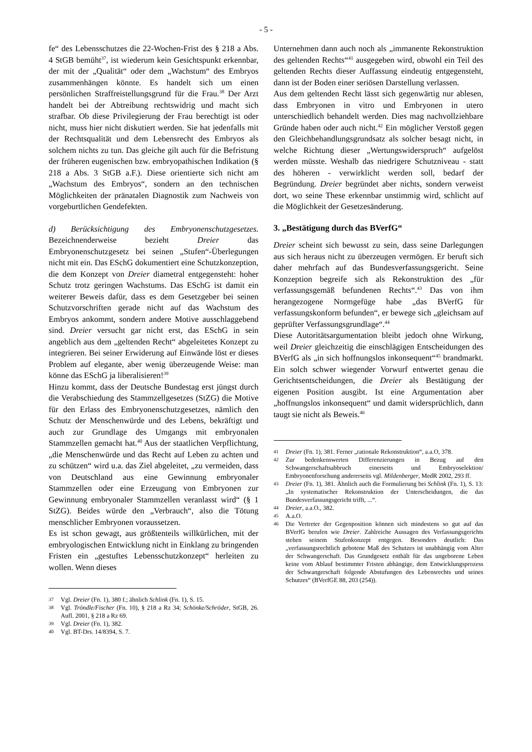- 5 -
fe“ des Lebensschutzes die 22-Wochen-Frist des § 218 a Abs. 4 StGB bemüht<sup>37</sup>, ist wiederum kein Gesichtspunkt erkennbar, der mit der „Qualität“ oder dem „Wachstum“ des Embryos zusammenhängen könnte. Es handelt sich um einen persönlichen Straffreistellungsgrund für die Frau.<sup>38</sup> Der Arzt handelt bei der Abtreibung rechtswidrig und macht sich strafbar. Ob diese Privilegierung der Frau berechtigt ist oder nicht, muss hier nicht diskutiert werden. Sie hat jedenfalls mit der Rechtsqualität und dem Lebensrecht des Embryos als solchem nichts zu tun. Das gleiche gilt auch für die Befristung der früheren eugenischen bzw. embryopathischen Indikation (§ 218 a Abs. 3 StGB a.F.). Diese orientierte sich nicht am „Wachstum des Embryos“, sondern an den technischen Möglichkeiten der pränatalen Diagnostik zum Nachweis von vorgeburtlichen Gendefekten.
d) Berücksichtigung des Embryonenschutzgesetzes. Bezeichnenderweise bezieht Dreier das Embryonenschutzgesetz bei seinen „Stufen“-Überlegungen nicht mit ein. Das ESchG dokumentiert eine Schutzkonzeption, die dem Konzept von Dreier diametral entgegensteht: hoher Schutz trotz geringen Wachstums. Das ESchG ist damit ein weiterer Beweis dafür, dass es dem Gesetzgeber bei seinen Schutzvorschriften gerade nicht auf das Wachstum des Embryos ankommt, sondern andere Motive ausschlaggebend sind. Dreier versucht gar nicht erst, das ESchG in sein angeblich aus dem „geltenden Recht“ abgeleitetes Konzept zu integrieren. Bei seiner Erwiderung auf Einwände löst er dieses Problem auf elegante, aber wenig überzeugende Weise: man könne das ESchG ja liberalisieren!<sup>39</sup>
Hinzu kommt, dass der Deutsche Bundestag erst jüngst durch die Verabschiedung des Stammzellgesetzes (StZG) die Motive für den Erlass des Embryonenschutzgesetzes, nämlich den Schutz der Menschenwürde und des Lebens, bekräftigt und auch zur Grundlage des Umgangs mit embryonalen Stammzellen gemacht hat.<sup>40</sup> Aus der staatlichen Verpflichtung, „die Menschenwürde und das Recht auf Leben zu achten und zu schützen“ wird u.a. das Ziel abgeleitet, „zu vermeiden, dass von Deutschland aus eine Gewinnung embryonaler Stammzellen oder eine Erzeugung von Embryonen zur Gewinnung embryonaler Stammzellen veranlasst wird“ (§ 1 StZG). Beides würde den „Verbrauch“, also die Tötung menschlicher Embryonen voraussetzen.
Es ist schon gewagt, aus größtenteils willkürlichen, mit der embryologischen Entwicklung nicht in Einklang zu bringenden Fristen ein „gestuftes Lebensschutzkonzept“ herleiten zu wollen. Wenn dieses
37 Vgl. Dreier (Fn. 1), 380 f.; ähnlich Schlink (Fn. 1), S. 15.
38 Vgl. Tröndle/Fischer (Fn. 10), § 218 a Rz 34; Schönke/Schröder, StGB, 26. Aufl. 2001, § 218 a Rz 69.
39 Vgl. Dreier (Fn. 1), 382.
40 Vgl. BT-Drs. 14/8394, S. 7.
Unternehmen dann auch noch als „immanente Rekonstruktion des geltenden Rechts“<sup>41</sup> ausgegeben wird, obwohl ein Teil des geltenden Rechts dieser Auffassung eindeutig entgegensteht, dann ist der Boden einer seriösen Darstellung verlassen.
Aus dem geltenden Recht lässt sich gegenwärtig nur ablesen, dass Embryonen in vitro und Embryonen in utero unterschiedlich behandelt werden. Dies mag nachvollziehbare Gründe haben oder auch nicht.<sup>42</sup> Ein möglicher Verstoß gegen den Gleichbehandlungsgrundsatz als solcher besagt nicht, in welche Richtung dieser „Wertungswiderspruch“ aufgelöst werden müsste. Weshalb das niedrigere Schutzniveau - statt des höheren - verwirklicht werden soll, bedarf der Begründung. Dreier begründet aber nichts, sondern verweist dort, wo seine These erkennbar unstimmig wird, schlicht auf die Möglichkeit der Gesetzesänderung.
3. „Bestätigung durch das BVerfG“
Dreier scheint sich bewusst zu sein, dass seine Darlegungen aus sich heraus nicht zu überzeugen vermögen. Er beruft sich daher mehrfach auf das Bundesverfassungsgericht. Seine Konzeption begreife sich als Rekonstruktion des „für verfassungsgemäß befundenen Rechts“.<sup>43</sup> Das von ihm herangezogene Normgefüge habe „das BVerfG für verfassungskonform befunden“, er bewege sich „gleichsam auf geprüfter Verfassungsgrundlage“.<sup>44</sup>
Diese Autoritätsargumentation bleibt jedoch ohne Wirkung, weil Dreier gleichzeitig die einschlägigen Entscheidungen des BVerfG als „in sich hoffnungslos inkonsequent“<sup>45</sup> brandmarkt. Ein solch schwer wiegender Vorwurf entwertet genau die Gerichtsentscheidungen, die Dreier als Bestätigung der eigenen Position ausgibt. Ist eine Argumentation aber „hoffnungslos inkonsequent“ und damit widersprüchlich, dann taugt sie nicht als Beweis.<sup>46</sup>
41 Dreier (Fn. 1), 381. Ferner „rationale Rekonstruktion“, a.a.O, 378.
42 Zur bedenkenswerten Differenzierungen in Bezug auf den Schwangerschaftsabbruch einerseits und Embryoselektion/ Embryonenforschung andererseits vgl. Mildenberger, MedR 2002, 293 ff.
43 Dreier (Fn. 1), 381. Ähnlich auch die Formulierung bei Schlink (Fn. 1), S. 13: „In systematischer Rekonstruktion der Unterscheidungen, die das Bundesverfassungsgericht trifft, ...“.
44 Dreier, a.a.O., 382.
45 A.a.O.
46 Die Vertreter der Gegenposition können sich mindestens so gut auf das BVerfG berufen wie Dreier. Zahlreiche Aussagen des Verfassungsgerichts stehen seinem Stufenkonzept entgegen. Besonders deutlich: Das „verfassungsrechtlich gebotene Maß des Schutzes ist unabhängig vom Alter der Schwangerschaft. Das Grundgesetz enthält für das ungeborene Leben keine vom Ablauf bestimmter Fristen abhängige, dem Entwicklungsprozess der Schwangerschaft folgende Abstufungen des Lebensrechts und seines Schutzes“ (BVerfGE 88, 203 (254)).